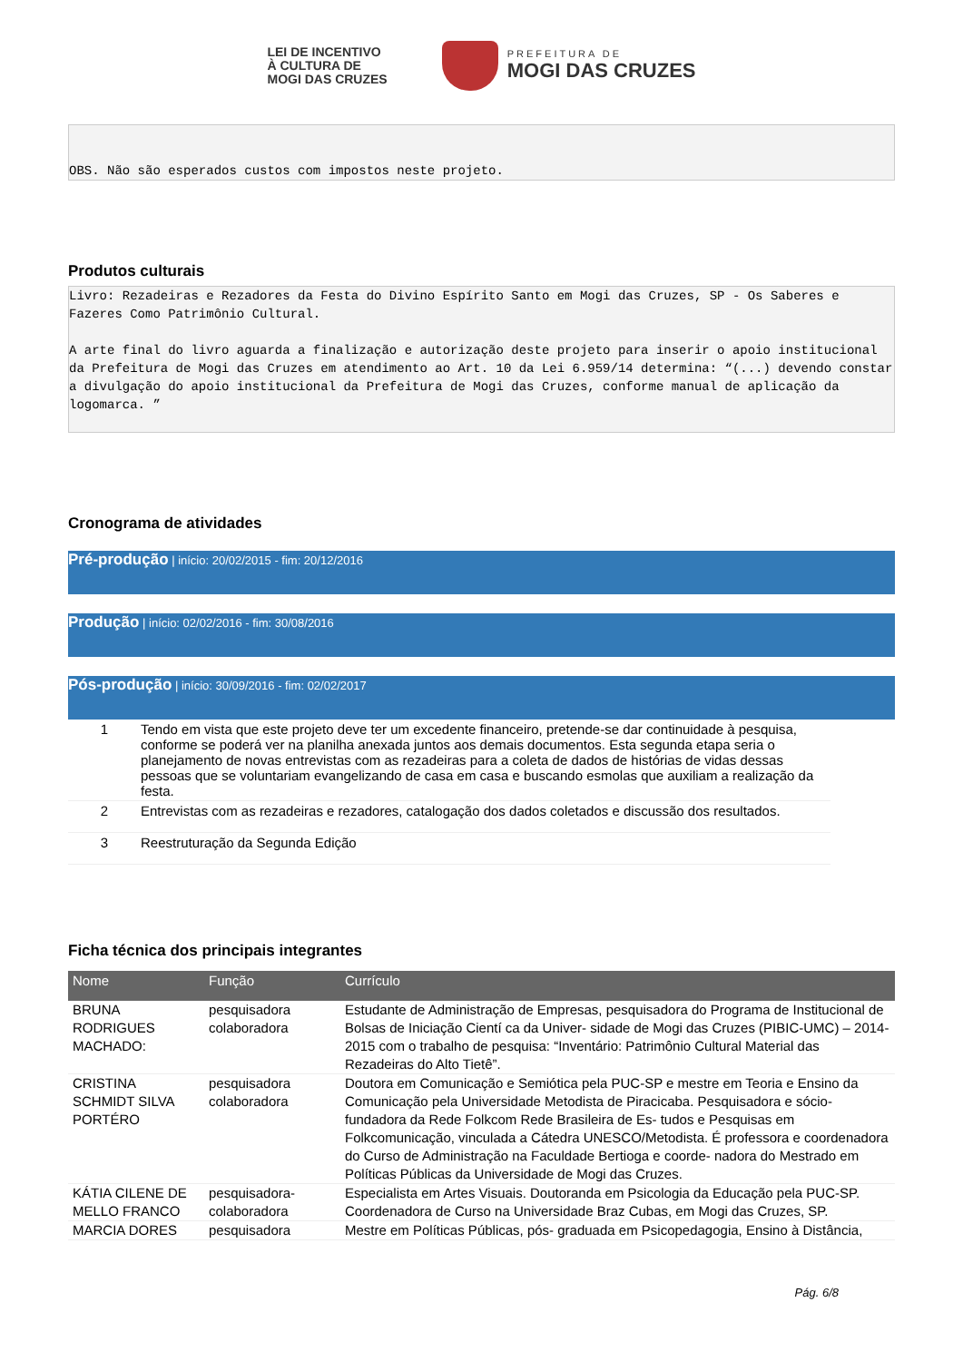LEI DE INCENTIVO
À CULTURA DE
MOGI DAS CRUZES
PREFEITURA DE
MOGI DAS CRUZES
OBS. Não são esperados custos com impostos neste projeto.
Produtos culturais
Livro: Rezadeiras e Rezadores da Festa do Divino Espírito Santo em Mogi das Cruzes, SP - Os Saberes e Fazeres Como Patrimônio Cultural. A arte final do livro aguarda a finalização e autorização deste projeto para inserir o apoio institucional da Prefeitura de Mogi das Cruzes em atendimento ao Art. 10 da Lei 6.959/14 determina: “(...) devendo constar a divulgação do apoio institucional da Prefeitura de Mogi das Cruzes, conforme manual de aplicação da logomarca. ”
Cronograma de atividades
Pré-produção | início: 20/02/2015 - fim: 20/12/2016
Produção | início: 02/02/2016 - fim: 30/08/2016
Pós-produção | início: 30/09/2016 - fim: 02/02/2017
| 1 | Tendo em vista que este projeto deve ter um excedente financeiro, pretende-se dar continuidade à pesquisa, conforme se poderá ver na planilha anexada juntos aos demais documentos. Esta segunda etapa seria o planejamento de novas entrevistas com as rezadeiras para a coleta de dados de histórias de vidas dessas pessoas que se voluntariam evangelizando de casa em casa e buscando esmolas que auxiliam a realização da festa. |
| 2 | Entrevistas com as rezadeiras e rezadores, catalogação dos dados coletados e discussão dos resultados. |
| 3 | Reestruturação da Segunda Edição |
Ficha técnica dos principais integrantes
| Nome | Função | Currículo |
| --- | --- | --- |
| BRUNA RODRIGUES MACHADO: | pesquisadora colaboradora | Estudante de Administração de Empresas, pesquisadora do Programa de Institucional de Bolsas de Iniciação Cientí ca da Univer- sidade de Mogi das Cruzes (PIBIC-UMC) – 2014-2015 com o trabalho de pesquisa: “Inventário: Patrimônio Cultural Material das Rezadeiras do Alto Tietê”. |
| CRISTINA SCHMIDT SILVA PORTÉRO | pesquisadora colaboradora | Doutora em Comunicação e Semiótica pela PUC-SP e mestre em Teoria e Ensino da Comunicação pela Universidade Metodista de Piracicaba. Pesquisadora e sócio-fundadora da Rede Folkcom Rede Brasileira de Es- tudos e Pesquisas em Folkcomunicação, vinculada a Cátedra UNESCO/Metodista. É professora e coordenadora do Curso de Administração na Faculdade Bertioga e coorde- nadora do Mestrado em Políticas Públicas da Universidade de Mogi das Cruzes. |
| KÁTIA CILENE DE MELLO FRANCO | pesquisadora-colaboradora | Especialista em Artes Visuais. Doutoranda em Psicologia da Educação pela PUC-SP. Coordenadora de Curso na Universidade Braz Cubas, em Mogi das Cruzes, SP. |
| MARCIA DORES | pesquisadora | Mestre em Políticas Públicas, pós- graduada em Psicopedagogia, Ensino à Distância, |
Pág. 6/8